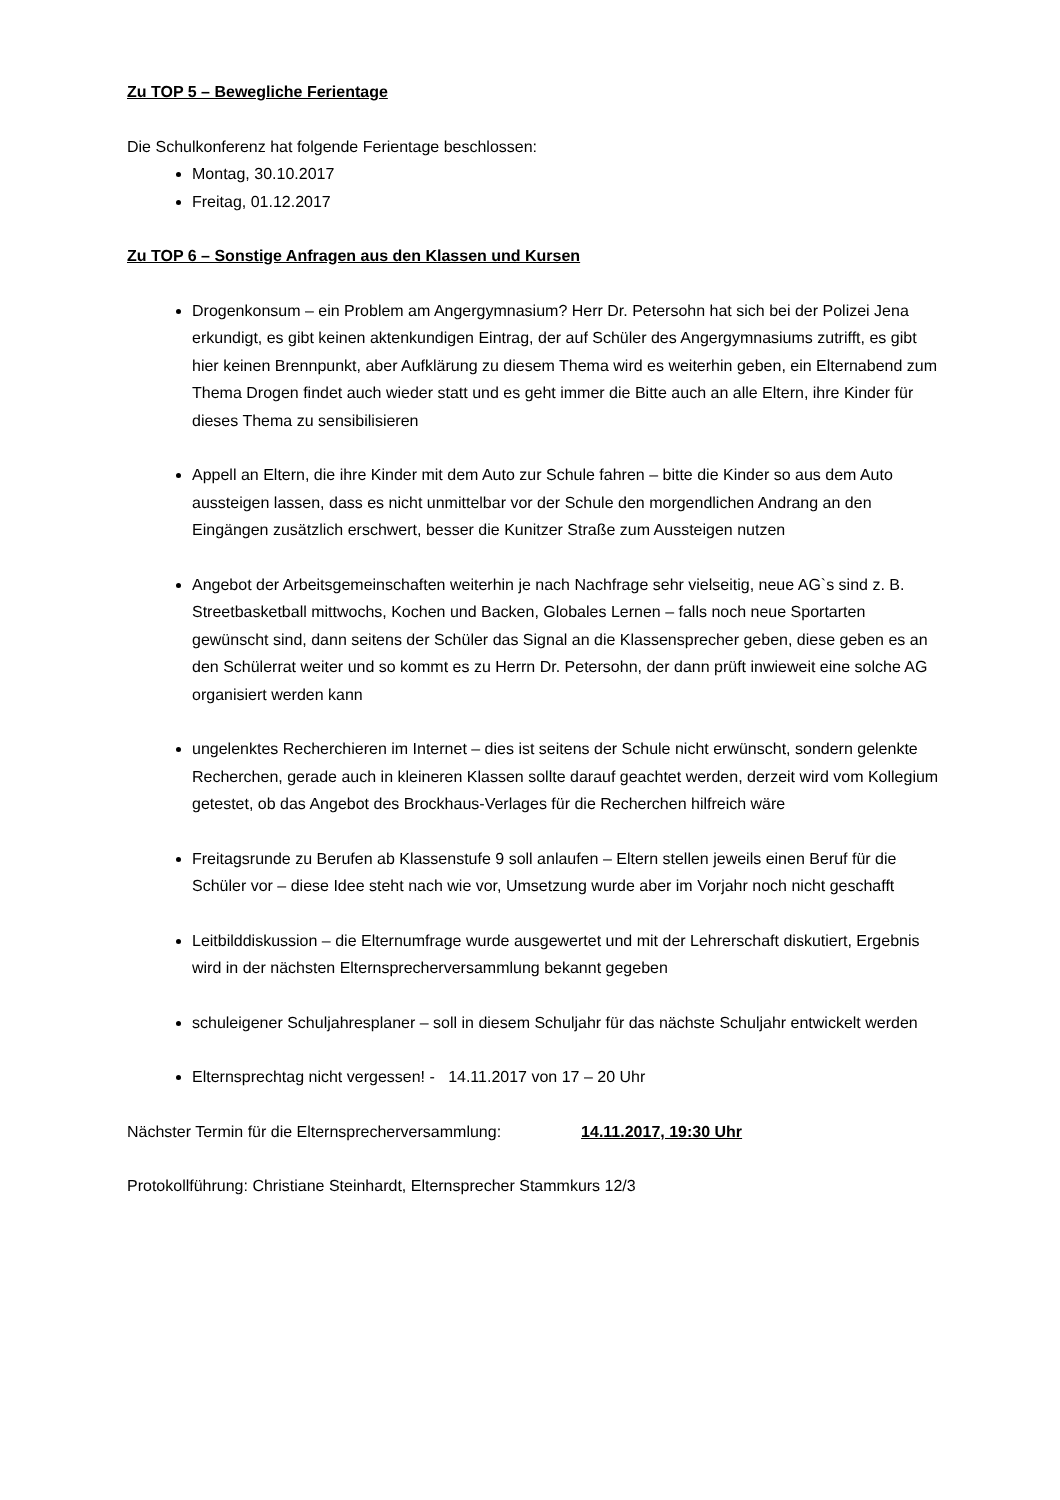Zu TOP 5 – Bewegliche Ferientage
Die Schulkonferenz hat folgende Ferientage beschlossen:
Montag, 30.10.2017
Freitag, 01.12.2017
Zu TOP 6 – Sonstige Anfragen aus den Klassen und Kursen
Drogenkonsum – ein Problem am Angergymnasium? Herr Dr. Petersohn hat sich bei der Polizei Jena erkundigt, es gibt keinen aktenkundigen Eintrag, der auf Schüler des Angergymnasiums zutrifft, es gibt hier keinen Brennpunkt, aber Aufklärung zu diesem Thema wird es weiterhin geben, ein Elternabend zum Thema Drogen findet auch wieder statt und es geht immer die Bitte auch an alle Eltern, ihre Kinder für dieses Thema zu sensibilisieren
Appell an Eltern, die ihre Kinder mit dem Auto zur Schule fahren – bitte die Kinder so aus dem Auto aussteigen lassen, dass es nicht unmittelbar vor der Schule den morgendlichen Andrang an den Eingängen zusätzlich erschwert, besser die Kunitzer Straße zum Aussteigen nutzen
Angebot der Arbeitsgemeinschaften weiterhin je nach Nachfrage sehr vielseitig, neue AG`s sind z. B. Streetbasketball mittwochs, Kochen und Backen, Globales Lernen – falls noch neue Sportarten gewünscht sind, dann seitens der Schüler das Signal an die Klassensprecher geben, diese geben es an den Schülerrat weiter und so kommt es zu Herrn Dr. Petersohn, der dann prüft inwieweit eine solche AG organisiert werden kann
ungelenktes Recherchieren im Internet – dies ist seitens der Schule nicht erwünscht, sondern gelenkte Recherchen, gerade auch in kleineren Klassen sollte darauf geachtet werden, derzeit wird vom Kollegium getestet, ob das Angebot des Brockhaus-Verlages für die Recherchen hilfreich wäre
Freitagsrunde zu Berufen ab Klassenstufe 9 soll anlaufen – Eltern stellen jeweils einen Beruf für die Schüler vor – diese Idee steht nach wie vor, Umsetzung wurde aber im Vorjahr noch nicht geschafft
Leitbilddiskussion – die Elternumfrage wurde ausgewertet und mit der Lehrerschaft diskutiert, Ergebnis wird in der nächsten Elternsprecherversammlung bekannt gegeben
schuleigener Schuljahresplaner – soll in diesem Schuljahr für das nächste Schuljahr entwickelt werden
Elternsprechtag nicht vergessen! - 14.11.2017 von 17 – 20 Uhr
Nächster Termin für die Elternsprecherversammlung: 14.11.2017, 19:30 Uhr
Protokollführung: Christiane Steinhardt, Elternsprecher Stammkurs 12/3